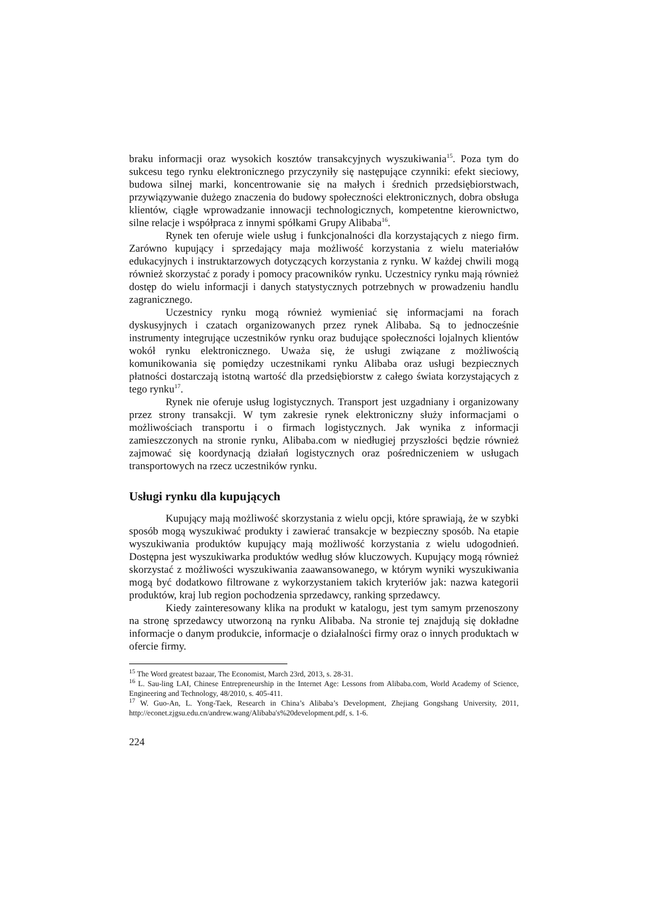braku informacji oraz wysokich kosztów transakcyjnych wyszukiwania<sup>15</sup>. Poza tym do sukcesu tego rynku elektronicznego przyczyniły się następujące czynniki: efekt sieciowy, budowa silnej marki, koncentrowanie się na małych i średnich przedsiębiorstwach, przywiązywanie dużego znaczenia do budowy społeczności elektronicznych, dobra obsługa klientów, ciągłe wprowadzanie innowacji technologicznych, kompetentne kierownictwo, silne relacje i współpraca z innymi spółkami Grupy Alibaba<sup>16</sup>.
Rynek ten oferuje wiele usług i funkcjonalności dla korzystających z niego firm. Zarówno kupujący i sprzedający maja możliwość korzystania z wielu materiałów edukacyjnych i instruktarzowych dotyczących korzystania z rynku. W każdej chwili mogą również skorzystać z porady i pomocy pracowników rynku. Uczestnicy rynku mają również dostęp do wielu informacji i danych statystycznych potrzebnych w prowadzeniu handlu zagranicznego.
Uczestnicy rynku mogą również wymieniać się informacjami na forach dyskusyjnych i czatach organizowanych przez rynek Alibaba. Są to jednocześnie instrumenty integrujące uczestników rynku oraz budujące społeczności lojalnych klientów wokół rynku elektronicznego. Uważa się, że usługi związane z możliwością komunikowania się pomiędzy uczestnikami rynku Alibaba oraz usługi bezpiecznych płatności dostarczają istotną wartość dla przedsiębiorstw z całego świata korzystających z tego rynku<sup>17</sup>.
Rynek nie oferuje usług logistycznych. Transport jest uzgadniany i organizowany przez strony transakcji. W tym zakresie rynek elektroniczny służy informacjami o możliwościach transportu i o firmach logistycznych. Jak wynika z informacji zamieszczonych na stronie rynku, Alibaba.com w niedługiej przyszłości będzie również zajmować się koordynacją działań logistycznych oraz pośredniczeniem w usługach transportowych na rzecz uczestników rynku.
Usługi rynku dla kupujących
Kupujący mają możliwość skorzystania z wielu opcji, które sprawiają, że w szybki sposób mogą wyszukiwać produkty i zawierać transakcje w bezpieczny sposób. Na etapie wyszukiwania produktów kupujący mają możliwość korzystania z wielu udogodnień. Dostępna jest wyszukiwarka produktów według słów kluczowych. Kupujący mogą również skorzystać z możliwości wyszukiwania zaawansowanego, w którym wyniki wyszukiwania mogą być dodatkowo filtrowane z wykorzystaniem takich kryteriów jak: nazwa kategorii produktów, kraj lub region pochodzenia sprzedawcy, ranking sprzedawcy.
Kiedy zainteresowany klika na produkt w katalogu, jest tym samym przenoszony na stronę sprzedawcy utworzoną na rynku Alibaba. Na stronie tej znajdują się dokładne informacje o danym produkcie, informacje o działalności firmy oraz o innych produktach w ofercie firmy.
<sup>15</sup> The Word greatest bazaar, The Economist, March 23rd, 2013, s. 28-31.
<sup>16</sup> L. Sau-ling LAI, Chinese Entrepreneurship in the Internet Age: Lessons from Alibaba.com, World Academy of Science, Engineering and Technology, 48/2010, s. 405-411.
<sup>17</sup> W. Guo-An, L. Yong-Taek, Research in China’s Alibaba’s Development, Zhejiang Gongshang University, 2011, http://econet.zjgsu.edu.cn/andrew.wang/Alibaba's%20development.pdf, s. 1-6.
224